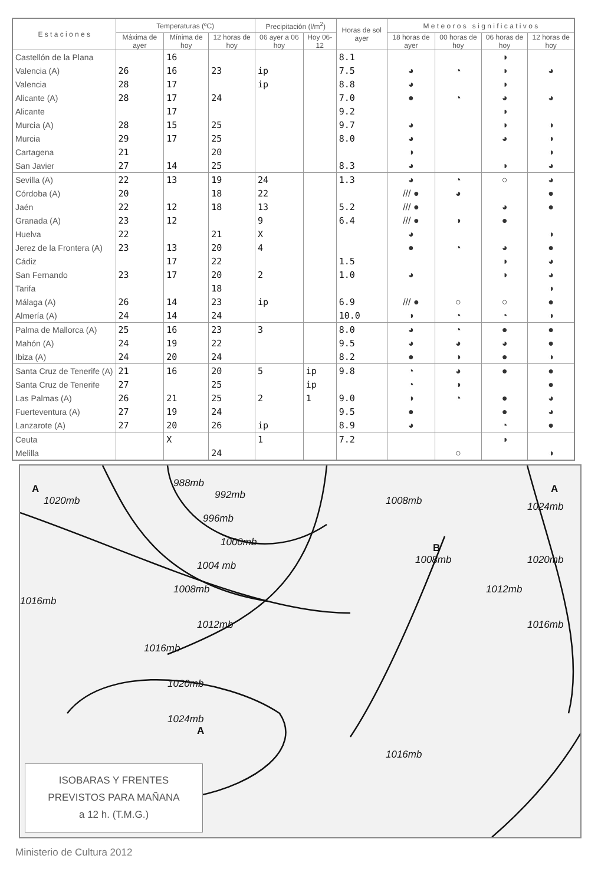| E s t a c i o n e s | Temperaturas (ºC) | | | Precipitación (l/m<sup>2</sup>) | | Horas de sol ayer | M e t e o r o s s i g n i f i c a t i v o s | | | |
| --- | --- | --- | --- | --- | --- | --- | --- | --- | --- | --- |
| | Máxima de ayer | Mínima de hoy | 12 horas de hoy | 06 ayer a 06 hoy | Hoy 06-12 | | 18 horas de ayer | 00 horas de hoy | 06 horas de hoy | 12 horas de hoy |
| Castellón de la Plana | | 16 | | | | 8.1 | | | ◑ | |
| Valencia (A) | 26 | 16 | 23 | ip | | 7.5 | ◕ | ◔ | ◑ | ◕ |
| Valencia | 28 | 17 | | ip | | 8.8 | ◕ | | ◑ | |
| Alicante (A) | 28 | 17 | 24 | | | 7.0 | ● | ◔ | ◕ | ◕ |
| Alicante | | 17 | | | | 9.2 | | | ◑ | |
| Murcia (A) | 28 | 15 | 25 | | | 9.7 | ◕ | | ◑ | ◑ |
| Murcia | 29 | 17 | 25 | | | 8.0 | ◕ | | ◕ | ◑ |
| Cartagena | 21 | | 20 | | | | ◑ | | | ◑ |
| San Javier | 27 | 14 | 25 | | | 8.3 | ◕ | | ◑ | ◕ |
| Sevilla (A) | 22 | 13 | 19 | 24 | | 1.3 | ◕ | ◔ | ○ | ◕ |
| Córdoba (A) | 20 | | 18 | 22 | | | /// ● | ◕ | | ● |
| Jaén | 22 | 12 | 18 | 13 | | 5.2 | /// ● | | ◕ | ● |
| Granada (A) | 23 | 12 | | 9 | | 6.4 | /// ● | ◑ | ● | |
| Huelva | 22 | | 21 | X | | | ◕ | | | ◑ |
| Jerez de la Frontera (A) | 23 | 13 | 20 | 4 | | | ● | ◔ | ◕ | ● |
| Cádiz | | 17 | 22 | | | 1.5 | | | ◑ | ◕ |
| San Fernando | 23 | 17 | 20 | 2 | | 1.0 | ◕ | | ◑ | ◕ |
| Tarifa | | | 18 | | | | | | | ◑ |
| Málaga (A) | 26 | 14 | 23 | ip | | 6.9 | /// ● | ○ | ○ | ● |
| Almería (A) | 24 | 14 | 24 | | | 10.0 | ◑ | ◔ | ◔ | ◑ |
| Palma de Mallorca (A) | 25 | 16 | 23 | 3 | | 8.0 | ◕ | ◔ | ● | ● |
| Mahón (A) | 24 | 19 | 22 | | | 9.5 | ◕ | ◕ | ◕ | ● |
| Ibiza (A) | 24 | 20 | 24 | | | 8.2 | ● | ◑ | ● | ◑ |
| Santa Cruz de Tenerife (A) | 21 | 16 | 20 | 5 | ip | 9.8 | ◔ | ◕ | ● | ● |
| Santa Cruz de Tenerife | 27 | | 25 | | ip | | ◔ | ◑ | | ● |
| Las Palmas (A) | 26 | 21 | 25 | 2 | 1 | 9.0 | ◑ | ◔ | ● | ◕ |
| Fuerteventura (A) | 27 | 19 | 24 | | | 9.5 | ● | | ● | ◕ |
| Lanzarote (A) | 27 | 20 | 26 | ip | | 8.9 | ◕ | | ◔ | ● |
| Ceuta | | X | | 1 | | 7.2 | | | ◑ | |
| Melilla | | | 24 | | | | | ○ | | ◑ |
1020mb
988mb
992mb
996mb
1000mb
1004 mb
1008mb
1016mb
1012mb
1016mb
1020mb
1024mb
1008mb
1008mb
1012mb
1024mb
1020mb
1016mb
1016mb
A
A
A
B
ISOBARAS Y FRENTES
PREVISTOS PARA MAÑANA
a 12 h. (T.M.G.)
Ministerio de Cultura 2012